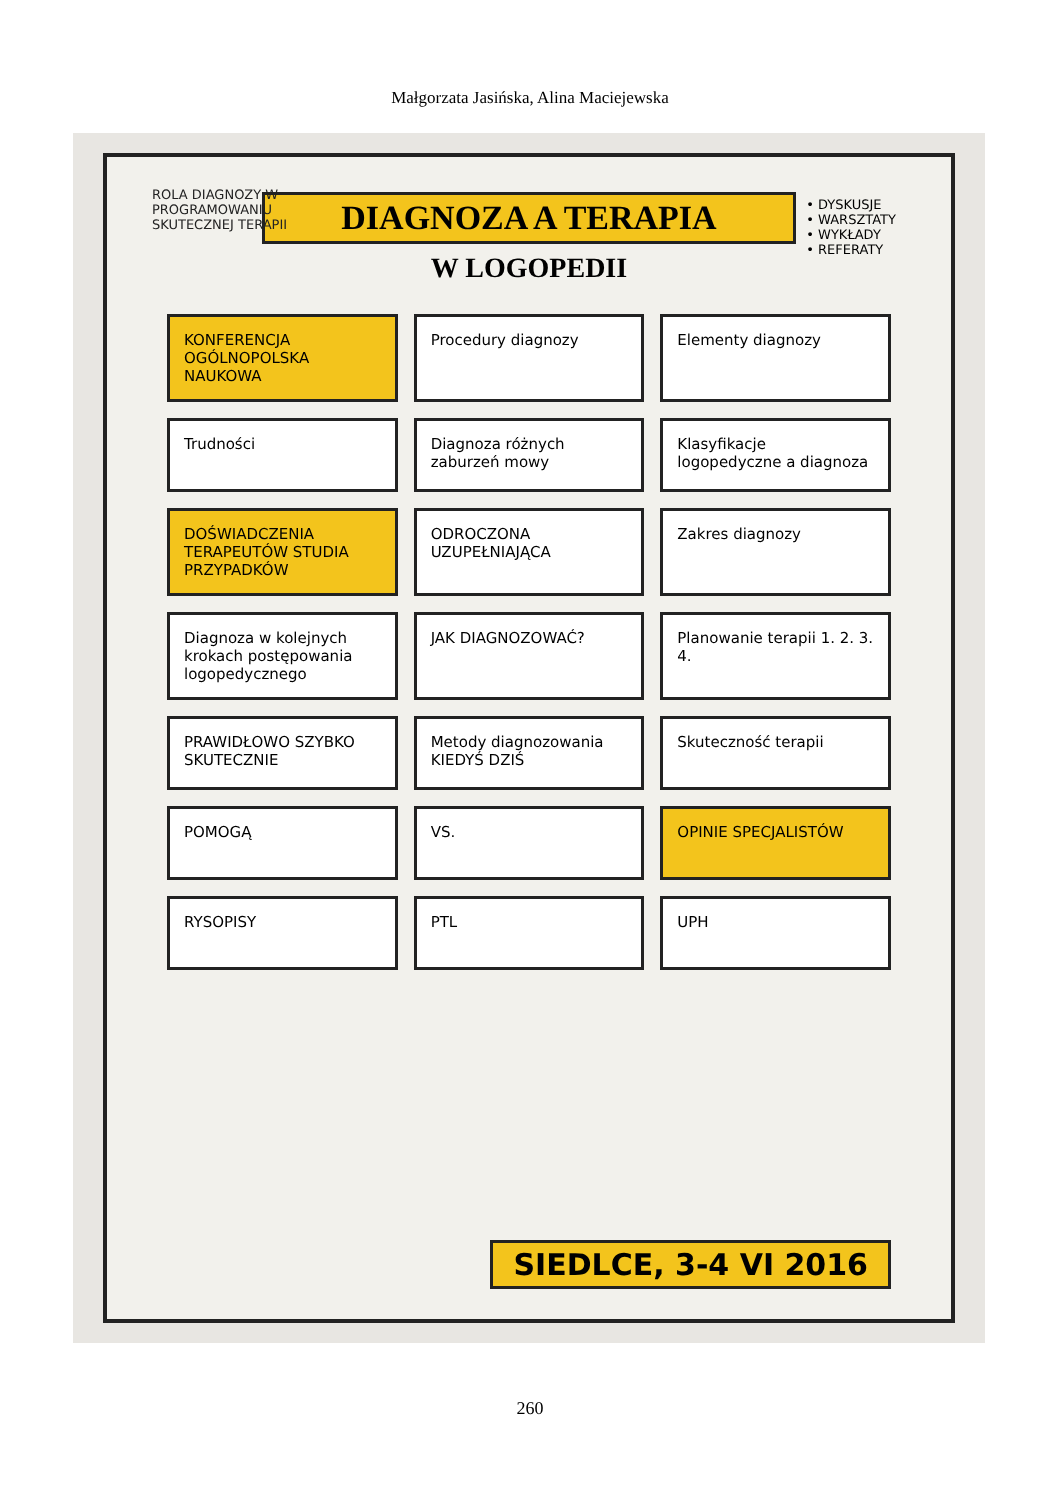Małgorzata Jasińska, Alina Maciejewska
ROLA DIAGNOZY W PROGRAMOWANIU SKUTECZNEJ TERAPII
DIAGNOZA A TERAPIA
W LOGOPEDII
• DYSKUSJE
• WARSZTATY
• WYKŁADY
• REFERATY
KONFERENCJA OGÓLNOPOLSKA NAUKOWA
Procedury diagnozy
Elementy diagnozy
Trudności
Diagnoza różnych zaburzeń mowy
Klasyfikacje logopedyczne a diagnoza
DOŚWIADCZENIA TERAPEUTÓW STUDIA PRZYPADKÓW
ODROCZONA UZUPEŁNIAJĄCA
Zakres diagnozy
Diagnoza w kolejnych krokach postępowania logopedycznego
JAK DIAGNOZOWAĆ?
Planowanie terapii 1. 2. 3. 4.
PRAWIDŁOWO SZYBKO SKUTECZNIE
Metody diagnozowania KIEDYŚ DZIŚ
Skuteczność terapii
POMOGĄ
VS.
OPINIE SPECJALISTÓW
RYSOPISY
PTL
UPH
SIEDLCE, 3-4 VI 2016
260